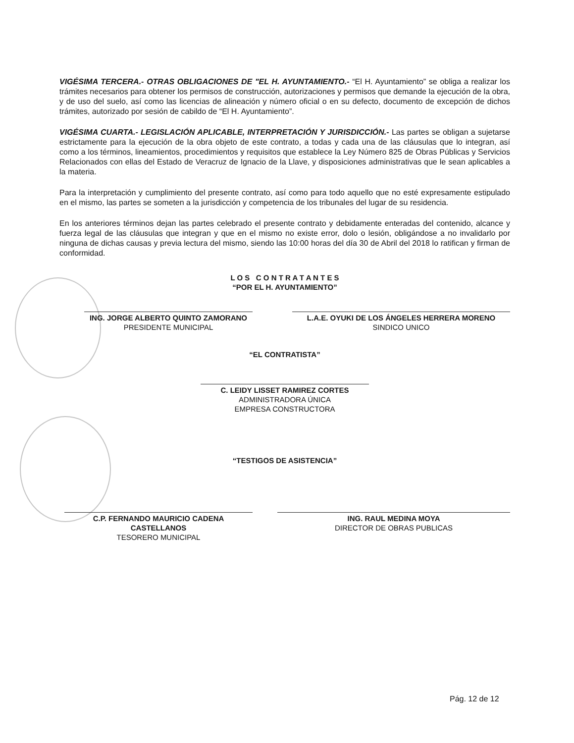VIGÉSIMA TERCERA.- OTRAS OBLIGACIONES DE "EL H. AYUNTAMIENTO.- “El H. Ayuntamiento” se obliga a realizar los trámites necesarios para obtener los permisos de construcción, autorizaciones y permisos que demande la ejecución de la obra, y de uso del suelo, así como las licencias de alineación y número oficial o en su defecto, documento de excepción de dichos trámites, autorizado por sesión de cabildo de “El H. Ayuntamiento”.
VIGÉSIMA CUARTA.- LEGISLACIÓN APLICABLE, INTERPRETACIÓN Y JURISDICCIÓN.- Las partes se obligan a sujetarse estrictamente para la ejecución de la obra objeto de este contrato, a todas y cada una de las cláusulas que lo integran, así como a los términos, lineamientos, procedimientos y requisitos que establece la Ley Número 825 de Obras Públicas y Servicios Relacionados con ellas del Estado de Veracruz de Ignacio de la Llave, y disposiciones administrativas que le sean aplicables a la materia.
Para la interpretación y cumplimiento del presente contrato, así como para todo aquello que no esté expresamente estipulado en el mismo, las partes se someten a la jurisdicción y competencia de los tribunales del lugar de su residencia.
En los anteriores términos dejan las partes celebrado el presente contrato y debidamente enteradas del contenido, alcance y fuerza legal de las cláusulas que integran y que en el mismo no existe error, dolo o lesión, obligándose a no invalidarlo por ninguna de dichas causas y previa lectura del mismo, siendo las 10:00 horas del día 30 de Abril del 2018 lo ratifican y firman de conformidad.
L O S C O N T R A T A N T E S
“POR EL H. AYUNTAMIENTO”
ING. JORGE ALBERTO QUINTO ZAMORANO
PRESIDENTE MUNICIPAL
L.A.E. OYUKI DE LOS ÁNGELES HERRERA MORENO
SINDICO UNICO
“EL CONTRATISTA”
C. LEIDY LISSET RAMIREZ CORTES
ADMINISTRADORA ÚNICA
EMPRESA CONSTRUCTORA
“TESTIGOS DE ASISTENCIA”
C.P. FERNANDO MAURICIO CADENA CASTELLANOS
TESORERO MUNICIPAL
ING. RAUL MEDINA MOYA
DIRECTOR DE OBRAS PUBLICAS
Pág. 12 de 12